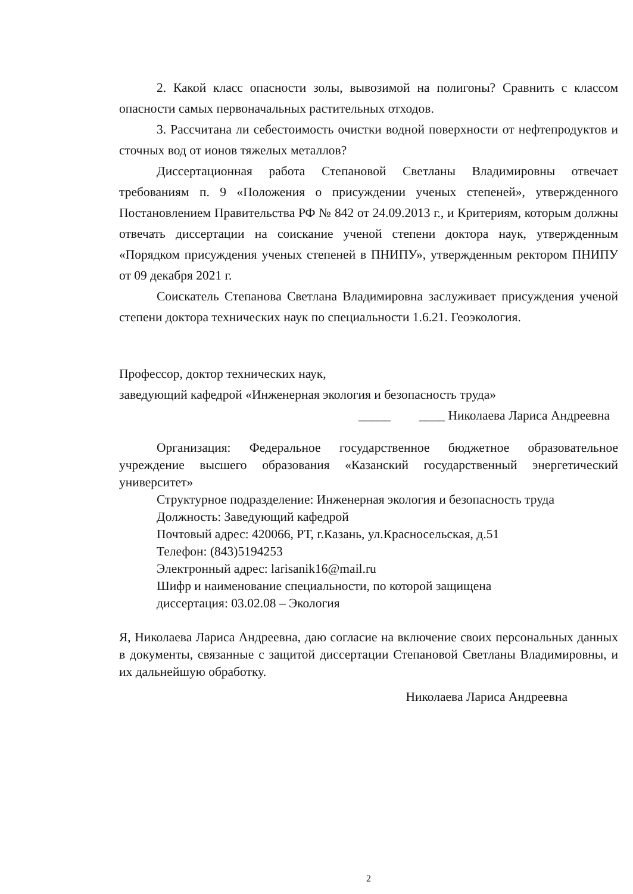2. Какой класс опасности золы, вывозимой на полигоны? Сравнить с классом опасности самых первоначальных растительных отходов.
3. Рассчитана ли себестоимость очистки водной поверхности от нефтепродуктов и сточных вод от ионов тяжелых металлов?
Диссертационная работа Степановой Светланы Владимировны отвечает требованиям п. 9 «Положения о присуждении ученых степеней», утвержденного Постановлением Правительства РФ № 842 от 24.09.2013 г., и Критериям, которым должны отвечать диссертации на соискание ученой степени доктора наук, утвержденным «Порядком присуждения ученых степеней в ПНИПУ», утвержденным ректором ПНИПУ от 09 декабря 2021 г.
Соискатель Степанова Светлана Владимировна заслуживает присуждения ученой степени доктора технических наук по специальности 1.6.21. Геоэкология.
Профессор, доктор технических наук,
заведующий кафедрой «Инженерная экология и безопасность труда»
_____ ____ Николаева Лариса Андреевна
Организация: Федеральное государственное бюджетное образовательное учреждение высшего образования «Казанский государственный энергетический университет»
Структурное подразделение: Инженерная экология и безопасность труда
Должность: Заведующий кафедрой
Почтовый адрес: 420066, РТ, г.Казань, ул.Красносельская, д.51
Телефон: (843)5194253
Электронный адрес: larisanik16@mail.ru
Шифр и наименование специальности, по которой защищена
диссертация: 03.02.08 – Экология
Я, Николаева Лариса Андреевна, даю согласие на включение своих персональных данных в документы, связанные с защитой диссертации Степановой Светланы Владимировны, и их дальнейшую обработку.
Николаева Лариса Андреевна
2